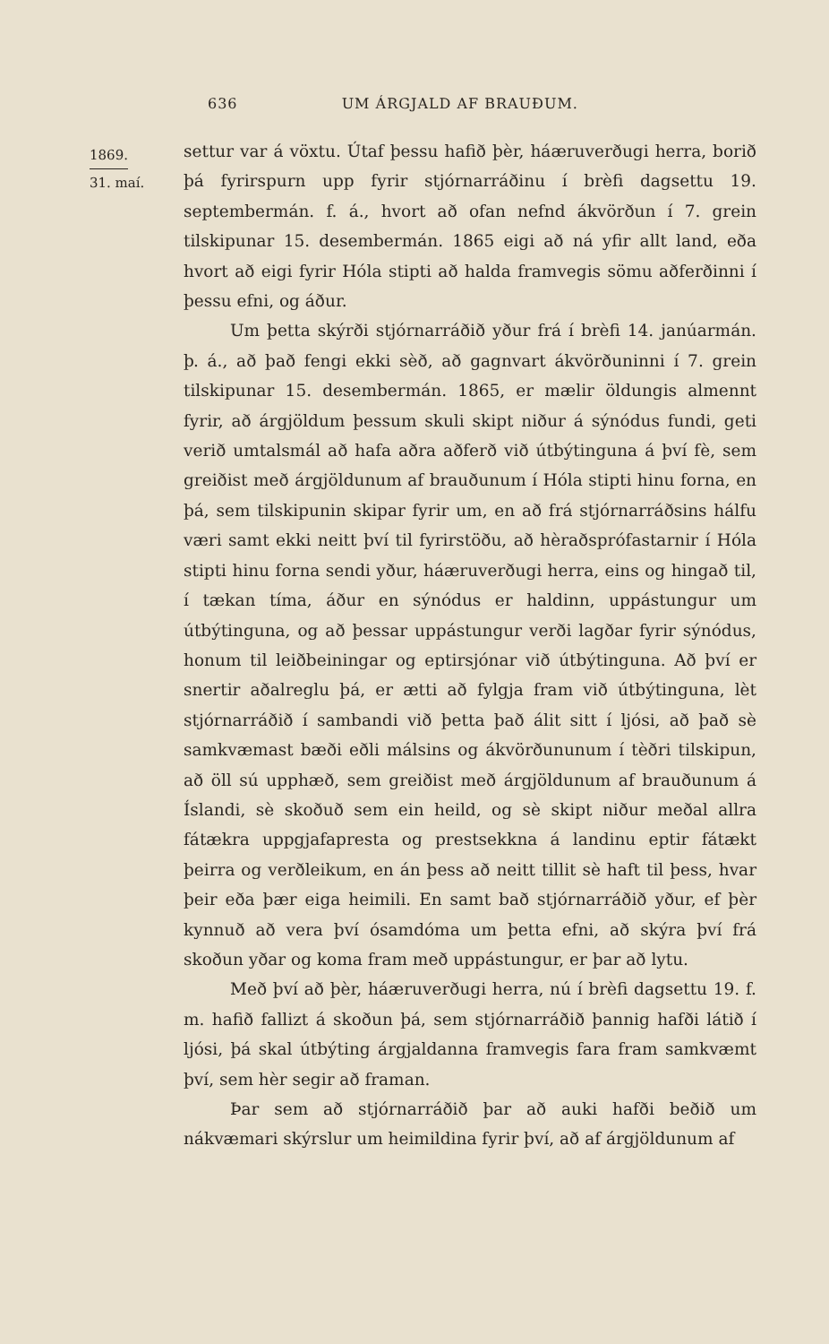636 UM ÁRGJALD AF BRAUÐUM.
1869.
31. maí.
settur var á vöxtu. Útaf þessu hafið þèr, háæruverðugi herra, borið þá fyrirspurn upp fyrir stjórnarráðinu í brèfi dagsettu 19. septembermán. f. á., hvort að ofan nefnd ákvörðun í 7. grein tilskipunar 15. desembermán. 1865 eigi að ná yfir allt land, eða hvort að eigi fyrir Hóla stipti að halda framvegis sömu aðferðinni í þessu efni, og áður.
Um þetta skýrði stjórnarráðið yður frá í brèfi 14. janúarmán. þ. á., að það fengi ekki sèð, að gagnvart ákvörðuninni í 7. grein tilskipunar 15. desembermán. 1865, er mælir öldungis almennt fyrir, að árgjöldum þessum skuli skipt niður á sýnódus fundi, geti verið umtalsmál að hafa aðra aðferð við útbýtinguna á því fè, sem greiðist með árgjöldunum af brauðunum í Hóla stipti hinu forna, en þá, sem tilskipunin skipar fyrir um, en að frá stjórnarráðsins hálfu væri samt ekki neitt því til fyrirstöðu, að hèraðsprófastarnir í Hóla stipti hinu forna sendi yður, háæruverðugi herra, eins og hingað til, í tækan tíma, áður en sýnódus er haldinn, uppástungur um útbýtinguna, og að þessar uppástungur verði lagðar fyrir sýnódus, honum til leiðbeiningar og eptirsjónar við útbýtinguna. Að því er snertir aðalreglu þá, er ætti að fylgja fram við útbýtinguna, lèt stjórnarráðið í sambandi við þetta það álit sitt í ljósi, að það sè samkvæmast bæði eðli málsins og ákvörðununum í tèðri tilskipun, að öll sú upphæð, sem greiðist með árgjöldunum af brauðunum á Íslandi, sè skoðuð sem ein heild, og sè skipt niður meðal allra fátækra uppgjafapresta og prestsekkna á landinu eptir fátækt þeirra og verðleikum, en án þess að neitt tillit sè haft til þess, hvar þeir eða þær eiga heimili. En samt bað stjórnarráðið yður, ef þèr kynnuð að vera því ósamdóma um þetta efni, að skýra því frá skoðun yðar og koma fram með uppástungur, er þar að lytu.
Með því að þèr, háæruverðugi herra, nú í brèfi dagsettu 19. f. m. hafið fallizt á skoðun þá, sem stjórnarráðið þannig hafði látið í ljósi, þá skal útbýting árgjaldanna framvegis fara fram samkvæmt því, sem hèr segir að framan.
Þar sem að stjórnarráðið þar að auki hafði beðið um nákvæmari skýrslur um heimildina fyrir því, að af árgjöldunum af